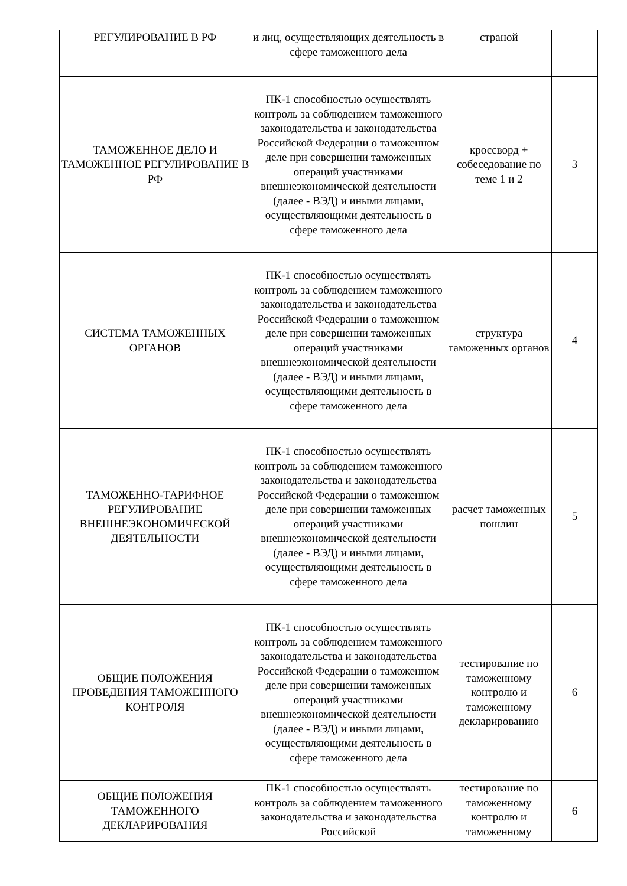| РЕГУЛИРОВАНИЕ В РФ | и лиц, осуществляющих деятельность в сфере таможенного дела | страной | |
| ТАМОЖЕННОЕ ДЕЛО И ТАМОЖЕННОЕ РЕГУЛИРОВАНИЕ В РФ | ПК-1 способностью осуществлять контроль за соблюдением таможенного законодательства и законодательства Российской Федерации о таможенном деле при совершении таможенных операций участниками внешнеэкономической деятельности (далее - ВЭД) и иными лицами, осуществляющими деятельность в сфере таможенного дела | кроссворд + собеседование по теме 1 и 2 | 3 |
| СИСТЕМА ТАМОЖЕННЫХ ОРГАНОВ | ПК-1 способностью осуществлять контроль за соблюдением таможенного законодательства и законодательства Российской Федерации о таможенном деле при совершении таможенных операций участниками внешнеэкономической деятельности (далее - ВЭД) и иными лицами, осуществляющими деятельность в сфере таможенного дела | структура таможенных органов | 4 |
| ТАМОЖЕННО-ТАРИФНОЕ РЕГУЛИРОВАНИЕ ВНЕШНЕЭКОНОМИЧЕСКОЙ ДЕЯТЕЛЬНОСТИ | ПК-1 способностью осуществлять контроль за соблюдением таможенного законодательства и законодательства Российской Федерации о таможенном деле при совершении таможенных операций участниками внешнеэкономической деятельности (далее - ВЭД) и иными лицами, осуществляющими деятельность в сфере таможенного дела | расчет таможенных пошлин | 5 |
| ОБЩИЕ ПОЛОЖЕНИЯ ПРОВЕДЕНИЯ ТАМОЖЕННОГО КОНТРОЛЯ | ПК-1 способностью осуществлять контроль за соблюдением таможенного законодательства и законодательства Российской Федерации о таможенном деле при совершении таможенных операций участниками внешнеэкономической деятельности (далее - ВЭД) и иными лицами, осуществляющими деятельность в сфере таможенного дела | тестирование по таможенному контролю и таможенному декларированию | 6 |
| ОБЩИЕ ПОЛОЖЕНИЯ ТАМОЖЕННОГО ДЕКЛАРИРОВАНИЯ | ПК-1 способностью осуществлять контроль за соблюдением таможенного законодательства и законодательства Российской | тестирование по таможенному контролю и таможенному | 6 |